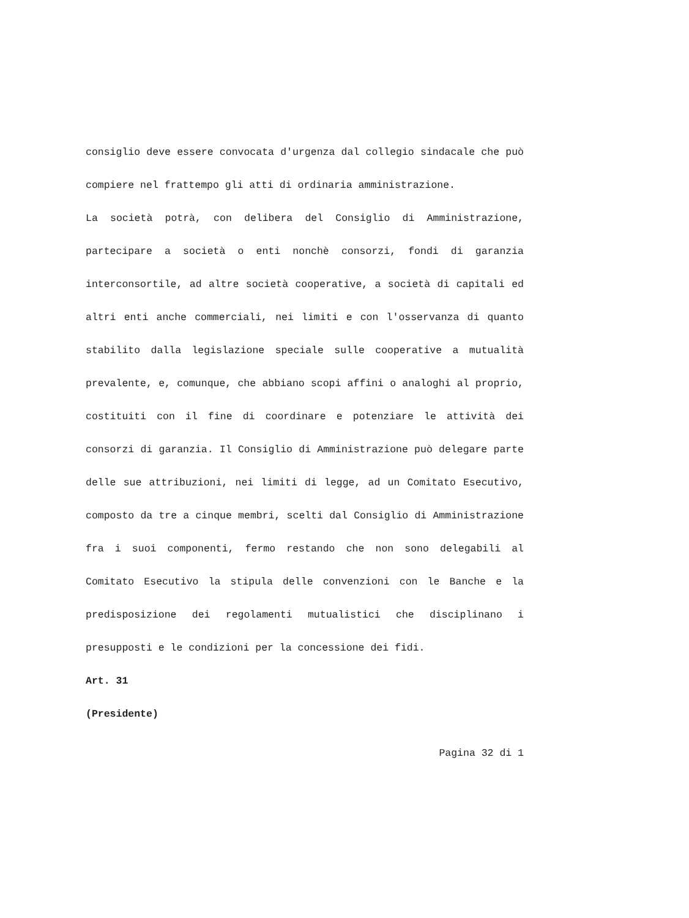consiglio deve essere convocata d'urgenza dal collegio sindacale che può compiere nel frattempo gli atti di ordinaria amministrazione.
La società potrà, con delibera del Consiglio di Amministrazione, partecipare a società o enti nonchè consorzi, fondi di garanzia interconsortile, ad altre società cooperative, a società di capitali ed altri enti anche commerciali, nei limiti e con l'osservanza di quanto stabilito dalla legislazione speciale sulle cooperative a mutualità prevalente, e, comunque, che abbiano scopi affini o analoghi al proprio, costituiti con il fine di coordinare e potenziare le attività dei consorzi di garanzia. Il Consiglio di Amministrazione può delegare parte delle sue attribuzioni, nei limiti di legge, ad un Comitato Esecutivo, composto da tre a cinque membri, scelti dal Consiglio di Amministrazione fra i suoi componenti, fermo restando che non sono delegabili al Comitato Esecutivo la stipula delle convenzioni con le Banche e la predisposizione dei regolamenti mutualistici che disciplinano i presupposti e le condizioni per la concessione dei fidi.
Art. 31
(Presidente)
Pagina 32 di 1